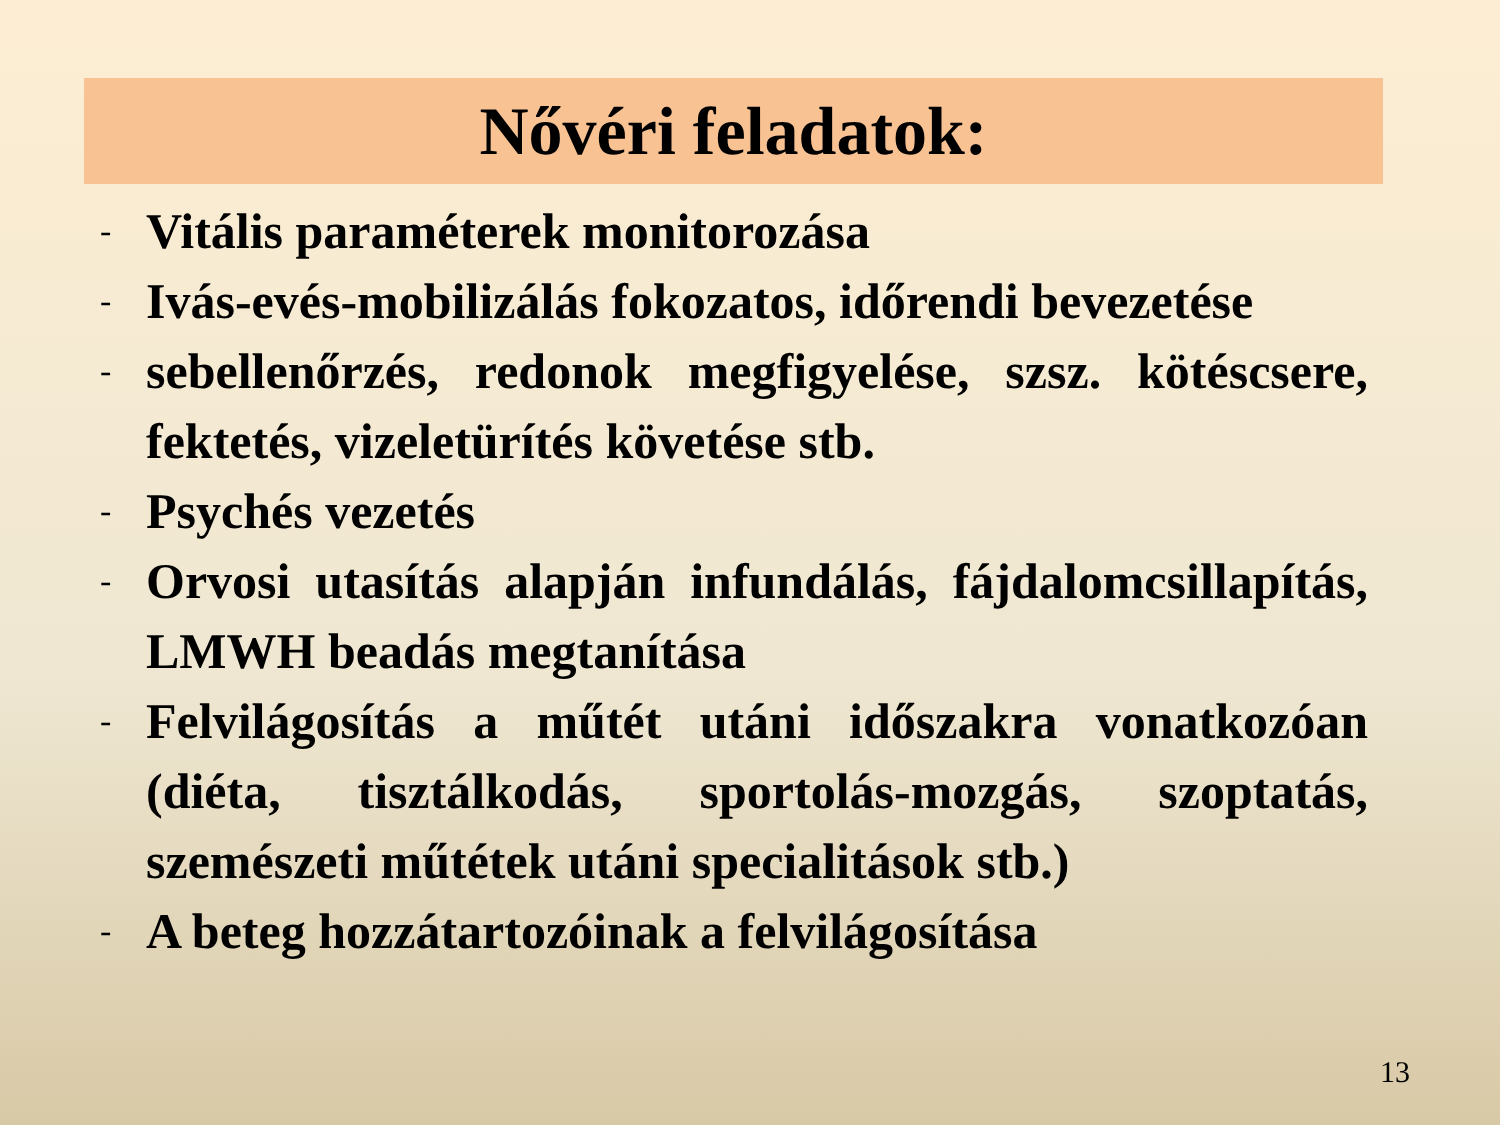Nővéri feladatok:
- Vitális paraméterek monitorozása
- Ivás-evés-mobilizálás fokozatos, időrendi bevezetése
- sebellenőrzés, redonok megfigyelése, szsz. kötéscsere, fektetés, vizeletürítés követése stb.
- Psychés vezetés
- Orvosi utasítás alapján infundálás, fájdalomcsillapítás, LMWH beadás megtanítása
- Felvilágosítás a műtét utáni időszakra vonatkozóan (diéta, tisztálkodás, sportolás-mozgás, szoptatás, szemészeti műtétek utáni specialitások stb.)
- A beteg hozzátartozóinak a felvilágosítása
13